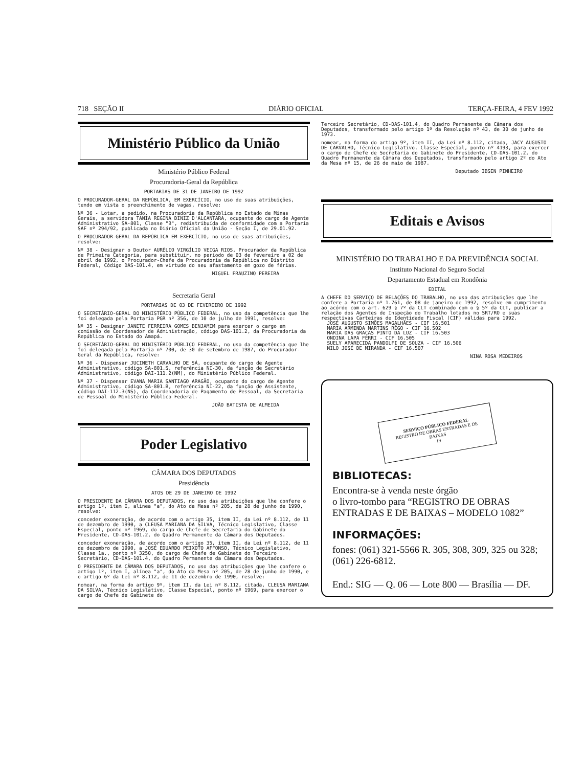718 SEÇÃO II DIÁRIO OFICIAL TERÇA-FEIRA, 4 FEV 1992
Ministério Público da União
Ministério Público Federal
Procuradoria-Geral da República
PORTARIAS DE 31 DE JANEIRO DE 1992
O PROCURADOR-GERAL DA REPÚBLICA, EM EXERCÍCIO, no uso de suas atribuições, tendo em vista o preenchimento de vagas, resolve:
Nº 36 - Lotar, a pedido, na Procuradoria da República no Estado de Minas Gerais, a servidora TANIA REGINA DINIZ D'ALCANTARA, ocupante do cargo de Agente Administrativo SA-801, Classe "B", redistribuída de conformidade com a Portaria SAF nº 294/92, publicada no Diário Oficial da União - Seção I, de 29.01.92.
O PROCURADOR-GERAL DA REPÚBLICA EM EXERCÍCIO, no uso de suas atribuições, resolve:
Nº 38 - Designar o Doutor AURÉLIO VIRGÍLIO VEIGA RIOS, Procurador da República de Primeira Categoria, para substituir, no período de 03 de fevereiro a 02 de abril de 1992, o Procurador-Chefe da Procuradoria da República no Distrito Federal, Código DAS-101.4, em virtude do seu afastamento em gozo de férias.
MIGUEL FRAUZINO PEREIRA
Secretaria Geral
PORTARIAS DE 03 DE FEVEREIRO DE 1992
O SECRETÁRIO-GERAL DO MINISTÉRIO PÚBLICO FEDERAL, no uso da competência que lhe foi delegada pela Portaria PGR nº 356, de 10 de julho de 1991, resolve:
Nº 35 - Designar JANETE FERREIRA GOMES BENJAMIM para exercer o cargo em comissão de Coordenador de Administração, código DAS-101.2, da Procuradoria da República no Estado do Amapá.
O SECRETÁRIO-GERAL DO MINISTÉRIO PÚBLICO FEDERAL, no uso da competência que lhe foi delegada pela Portaria nº 700, de 30 de setembro de 1987, do Procurador-Geral da República, resolve:
Nº 36 - Dispensar JUCINETH CARVALHO DE SÁ, ocupante do cargo de Agente Administrativo, código SA-801.S, referência NI-30, da função de Secretário Administrativo, código DAI-111.2(NM), do Ministério Público Federal.
Nº 37 - Dispensar EVANA MARIA SANTIAGO ARAGÃO, ocupante do cargo de Agente Administrativo, código SA-801.B, referência NI-22, da função de Assistente, código DAI-112.3(NS), da Coordenadoria de Pagamento de Pessoal, da Secretaria de Pessoal do Ministério Público Federal.
JOÃO BATISTA DE ALMEIDA
Poder Legislativo
CÂMARA DOS DEPUTADOS
Presidência
ATOS DE 29 DE JANEIRO DE 1992
O PRESIDENTE DA CÂMARA DOS DEPUTADOS, no uso das atribuições que lhe confere o artigo 1º, item I, alínea "a", do Ato da Mesa nº 205, de 28 de junho de 1990, resolve:
conceder exoneração, de acordo com o artigo 35, item II, da Lei nº 8.112, de 11 de dezembro de 1990, a CLEUSA MARIANA DA SILVA, Técnico Legislativo, Classe Especial, ponto nº 1969, do cargo de Chefe de Secretaria do Gabinete do Presidente, CD-DAS-101.2, do Quadro Permanente da Câmara dos Deputados.
conceder exoneração, de acordo com o artigo 35, item II, da Lei nº 8.112, de 11 de dezembro de 1990, a JOSÉ EDUARDO PEIXOTO AFFONSO, Técnico Legislativo, Classe 1a., ponto nº 3250, do cargo de Chefe de Gabinete do Terceiro Secretário, CD-DAS-101.4, do Quadro Permanente da Câmara dos Deputados.
O PRESIDENTE DA CÂMARA DOS DEPUTADOS, no uso das atribuições que lhe confere o artigo 1º, item I, alínea "a", do Ato da Mesa nº 205, de 28 de junho de 1990, e o artigo 6º da Lei nº 8.112, de 11 de dezembro de 1990, resolve:
nomear, na forma do artigo 9º, item II, da Lei nº 8.112, citada, CLEUSA MARIANA DA SILVA, Técnico Legislativo, Classe Especial, ponto nº 1969, para exercer o cargo de Chefe de Gabinete do
Terceiro Secretário, CD-DAS-101.4, do Quadro Permanente da Câmara dos Deputados, transformado pelo artigo 1º da Resolução nº 43, de 30 de junho de 1973.
nomear, na forma do artigo 9º, item II, da Lei nº 8.112, citada, JACY AUGUSTO DE CARVALHO, Técnico Legislativo, Classe Especial, ponto nº 4193, para exercer o cargo de Chefe de Secretaria do Gabinete do Presidente, CD-DAS-101.2, do Quadro Permanente da Câmara dos Deputados, transformado pelo artigo 2º do Ato da Mesa nº 15, de 26 de maio de 1987.
Deputado IBSEN PINHEIRO
Editais e Avisos
MINISTÉRIO DO TRABALHO E DA PREVIDÊNCIA SOCIAL
Instituto Nacional do Seguro Social
Departamento Estadual em Rondônia
EDITAL
A CHEFE DO SERVIÇO DE RELAÇÕES DO TRABALHO, no uso das atribuições que lhe confere a Portaria nº 1.761, de 08 de janeiro de 1992, resolve em cumprimento ao acórdo com o art. 629 § 7º da CLT combinado com o § 5º da CLT, publicar a relação dos Agentes de Inspeção do Trabalho lotados no SRT/RO e suas respectivas Carteiras de Identidade Fiscal (CIF) válidas para 1992.
JOSÉ AUGUSTO SIMÕES MAGALHÃES - CIF 16.501
MARIA ARMINDA MARTINS RÊGO - CIF 16.502
MARIA DAS GRAÇAS PINTO DA LUZ - CIF 16.503
ONDINA LAPA FERRI - CIF 16.505
SUELY APARECIDA PANDOLFI DE SOUZA - CIF 16.506
NILO JOSÉ DE MIRANDA - CIF 16.507
NINA ROSA MEDEIROS
SERVIÇO PÚBLICO FEDERAL
REGISTRO DE OBRAS ENTRADAS E DE BAIXAS
19
BIBLIOTECAS:
Encontra-se à venda neste órgão
o livro-tombo para “REGISTRO DE OBRAS ENTRADAS E DE BAIXAS – MODELO 1082”
INFORMAÇÕES:
fones: (061) 321-5566 R. 305, 308, 309, 325 ou 328; (061) 226-6812.
End.: SIG — Q. 06 — Lote 800 — Brasília — DF.